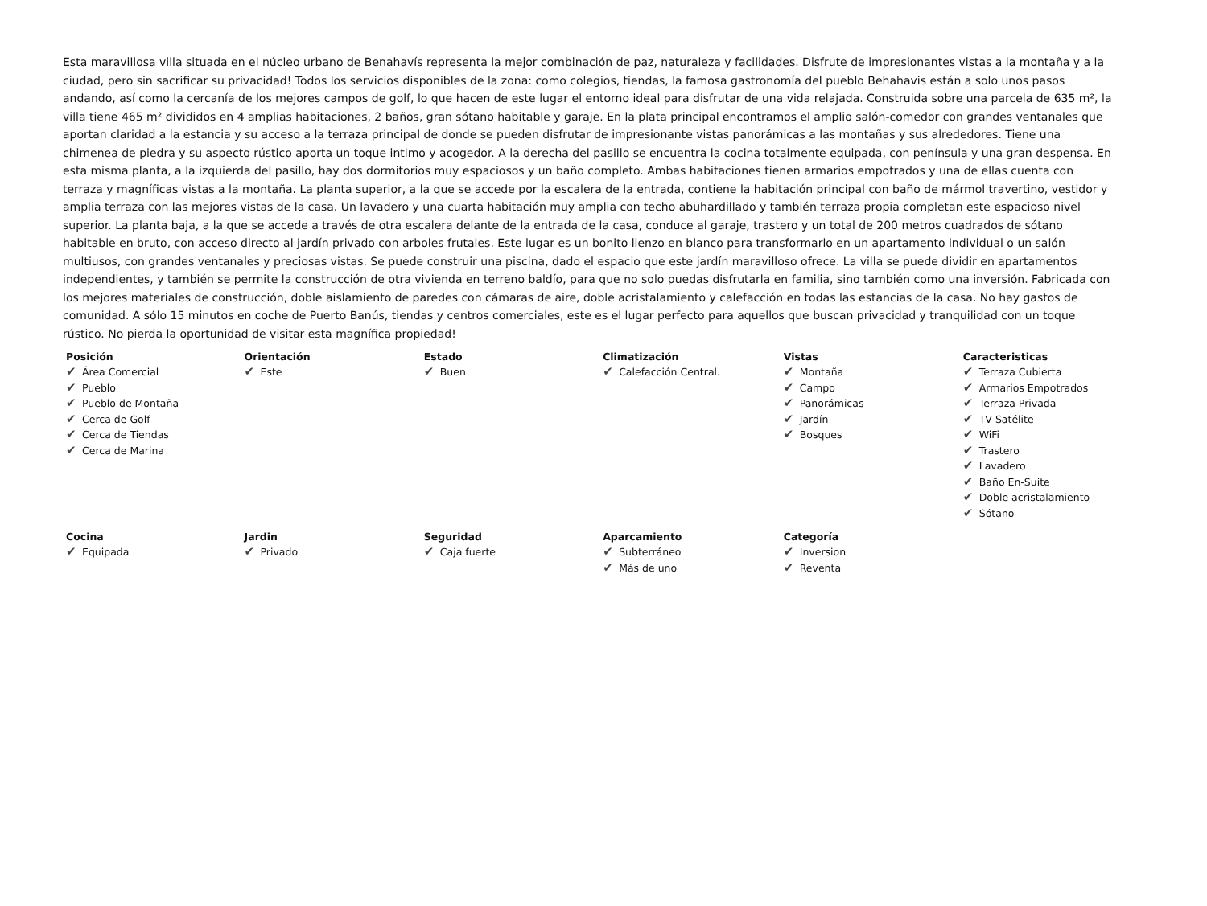Esta maravillosa villa situada en el núcleo urbano de Benahavís representa la mejor combinación de paz, naturaleza y facilidades. Disfrute de impresionantes vistas a la montaña y a la ciudad, pero sin sacrificar su privacidad! Todos los servicios disponibles de la zona: como colegios, tiendas, la famosa gastronomía del pueblo Behahavis están a solo unos pasos andando, así como la cercanía de los mejores campos de golf, lo que hacen de este lugar el entorno ideal para disfrutar de una vida relajada. Construida sobre una parcela de 635 m², la villa tiene 465 m² divididos en 4 amplias habitaciones, 2 baños, gran sótano habitable y garaje. En la plata principal encontramos el amplio salón-comedor con grandes ventanales que aportan claridad a la estancia y su acceso a la terraza principal de donde se pueden disfrutar de impresionante vistas panorámicas a las montañas y sus alrededores. Tiene una chimenea de piedra y su aspecto rústico aporta un toque intimo y acogedor. A la derecha del pasillo se encuentra la cocina totalmente equipada, con península y una gran despensa. En esta misma planta, a la izquierda del pasillo, hay dos dormitorios muy espaciosos y un baño completo. Ambas habitaciones tienen armarios empotrados y una de ellas cuenta con terraza y magníficas vistas a la montaña. La planta superior, a la que se accede por la escalera de la entrada, contiene la habitación principal con baño de mármol travertino, vestidor y amplia terraza con las mejores vistas de la casa. Un lavadero y una cuarta habitación muy amplia con techo abuhardillado y también terraza propia completan este espacioso nivel superior. La planta baja, a la que se accede a través de otra escalera delante de la entrada de la casa, conduce al garaje, trastero y un total de 200 metros cuadrados de sótano habitable en bruto, con acceso directo al jardín privado con arboles frutales. Este lugar es un bonito lienzo en blanco para transformarlo en un apartamento individual o un salón multiusos, con grandes ventanales y preciosas vistas. Se puede construir una piscina, dado el espacio que este jardín maravilloso ofrece. La villa se puede dividir en apartamentos independientes, y también se permite la construcción de otra vivienda en terreno baldío, para que no solo puedas disfrutarla en familia, sino también como una inversión. Fabricada con los mejores materiales de construcción, doble aislamiento de paredes con cámaras de aire, doble acristalamiento y calefacción en todas las estancias de la casa. No hay gastos de comunidad. A sólo 15 minutos en coche de Puerto Banús, tiendas y centros comerciales, este es el lugar perfecto para aquellos que buscan privacidad y tranquilidad con un toque rústico. No pierda la oportunidad de visitar esta magnífica propiedad!
| Posición ✔ Área Comercial ✔ Pueblo ✔ Pueblo de Montaña ✔ Cerca de Golf ✔ Cerca de Tiendas ✔ Cerca de Marina | Orientación ✔ Este | Estado ✔ Buen | Climatización ✔ Calefacción Central. | Vistas ✔ Montaña ✔ Campo ✔ Panorámicas ✔ Jardín ✔ Bosques | Caracteristicas ✔ Terraza Cubierta ✔ Armarios Empotrados ✔ Terraza Privada ✔ TV Satélite ✔ WiFi ✔ Trastero ✔ Lavadero ✔ Baño En-Suite ✔ Doble acristalamiento ✔ Sótano |
| Cocina ✔ Equipada | Jardin ✔ Privado | Seguridad ✔ Caja fuerte | Aparcamiento ✔ Subterráneo ✔ Más de uno | Categoría ✔ Inversion ✔ Reventa | |